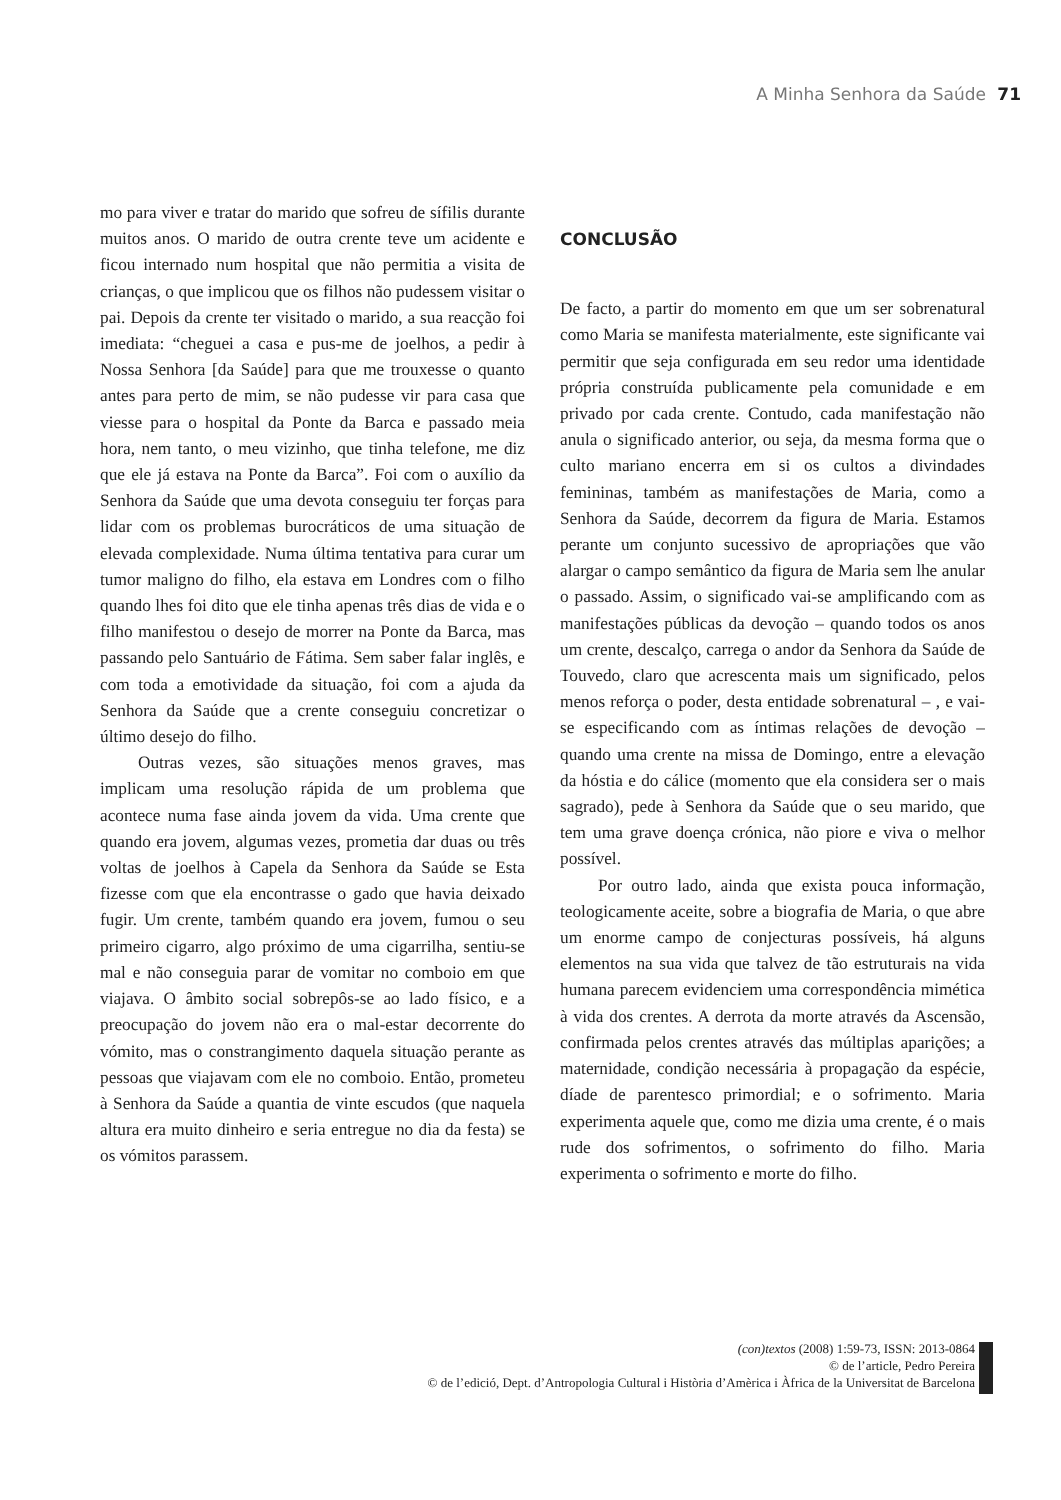A Minha Senhora da Saúde 71
mo para viver e tratar do marido que sofreu de sífilis durante muitos anos. O marido de outra crente teve um acidente e ficou internado num hospital que não permitia a visita de crianças, o que implicou que os filhos não pudessem visitar o pai. Depois da crente ter visitado o marido, a sua reacção foi imediata: “cheguei a casa e pus-me de joelhos, a pedir à Nossa Senhora [da Saúde] para que me trouxesse o quanto antes para perto de mim, se não pudesse vir para casa que viesse para o hospital da Ponte da Barca e passado meia hora, nem tanto, o meu vizinho, que tinha telefone, me diz que ele já estava na Ponte da Barca”. Foi com o auxílio da Senhora da Saúde que uma devota conseguiu ter forças para lidar com os problemas burocráticos de uma situação de elevada complexidade. Numa última tentativa para curar um tumor maligno do filho, ela estava em Londres com o filho quando lhes foi dito que ele tinha apenas três dias de vida e o filho manifestou o desejo de morrer na Ponte da Barca, mas passando pelo Santuário de Fátima. Sem saber falar inglês, e com toda a emotividade da situação, foi com a ajuda da Senhora da Saúde que a crente conseguiu concretizar o último desejo do filho.
Outras vezes, são situações menos graves, mas implicam uma resolução rápida de um problema que acontece numa fase ainda jovem da vida. Uma crente que quando era jovem, algumas vezes, prometia dar duas ou três voltas de joelhos à Capela da Senhora da Saúde se Esta fizesse com que ela encontrasse o gado que havia deixado fugir. Um crente, também quando era jovem, fumou o seu primeiro cigarro, algo próximo de uma cigarrilha, sentiu-se mal e não conseguia parar de vomitar no comboio em que viajava. O âmbito social sobrepôs-se ao lado físico, e a preocupação do jovem não era o mal-estar decorrente do vómito, mas o constrangimento daquela situação perante as pessoas que viajavam com ele no comboio. Então, prometeu à Senhora da Saúde a quantia de vinte escudos (que naquela altura era muito dinheiro e seria entregue no dia da festa) se os vómitos parassem.
CONCLUSÃO
De facto, a partir do momento em que um ser sobrenatural como Maria se manifesta materialmente, este significante vai permitir que seja configurada em seu redor uma identidade própria construída publicamente pela comunidade e em privado por cada crente. Contudo, cada manifestação não anula o significado anterior, ou seja, da mesma forma que o culto mariano encerra em si os cultos a divindades femininas, também as manifestações de Maria, como a Senhora da Saúde, decorrem da figura de Maria. Estamos perante um conjunto sucessivo de apropriações que vão alargar o campo semântico da figura de Maria sem lhe anular o passado. Assim, o significado vai-se amplificando com as manifestações públicas da devoção – quando todos os anos um crente, descalço, carrega o andor da Senhora da Saúde de Touvedo, claro que acrescenta mais um significado, pelos menos reforça o poder, desta entidade sobrenatural – , e vai-se especificando com as íntimas relações de devoção – quando uma crente na missa de Domingo, entre a elevação da hóstia e do cálice (momento que ela considera ser o mais sagrado), pede à Senhora da Saúde que o seu marido, que tem uma grave doença crónica, não piore e viva o melhor possível.
Por outro lado, ainda que exista pouca informação, teologicamente aceite, sobre a biografia de Maria, o que abre um enorme campo de conjecturas possíveis, há alguns elementos na sua vida que talvez de tão estruturais na vida humana parecem evidenciem uma correspondência mimética à vida dos crentes. A derrota da morte através da Ascensão, confirmada pelos crentes através das múltiplas aparições; a maternidade, condição necessária à propagação da espécie, díade de parentesco primordial; e o sofrimento. Maria experimenta aquele que, como me dizia uma crente, é o mais rude dos sofrimentos, o sofrimento do filho. Maria experimenta o sofrimento e morte do filho.
(con)textos (2008) 1:59-73, ISSN: 2013-0864
© de l’article, Pedro Pereira
© de l’edició, Dept. d’Antropologia Cultural i Història d’Amèrica i Àfrica de la Universitat de Barcelona